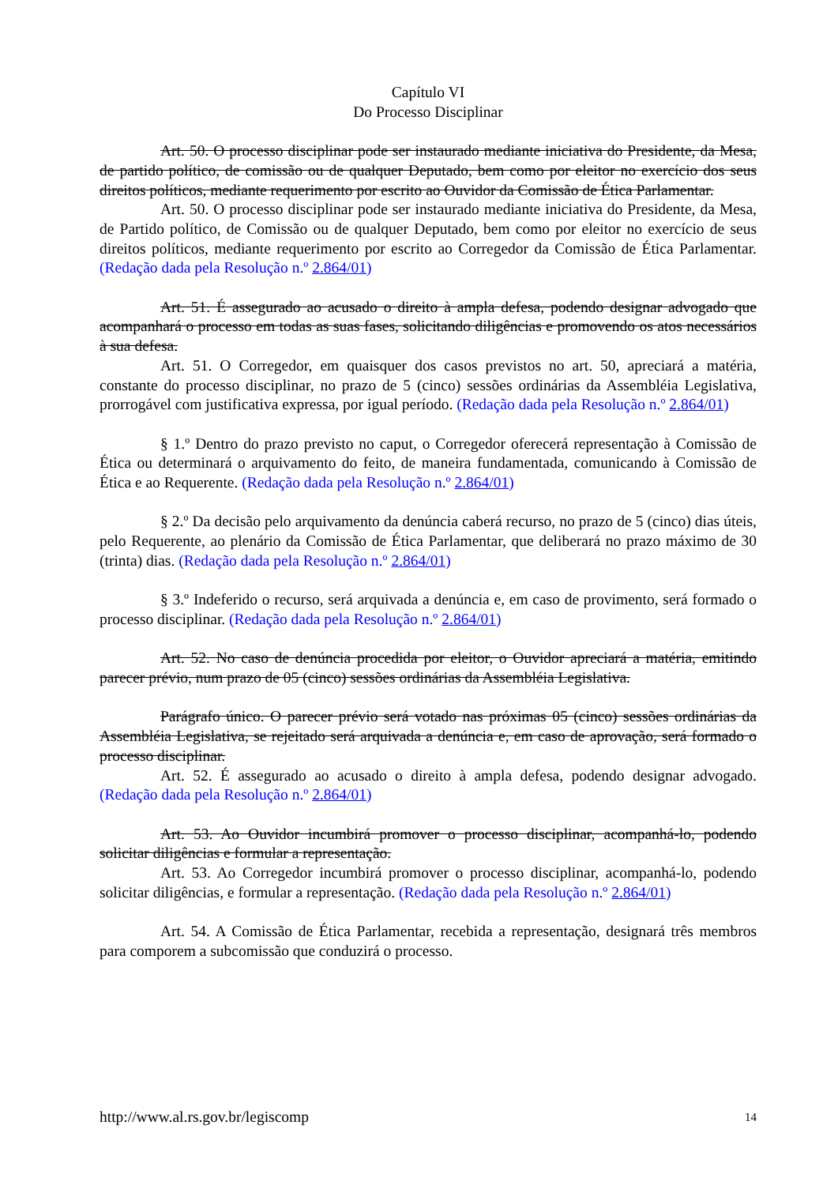Capítulo VI
Do Processo Disciplinar
Art. 50. O processo disciplinar pode ser instaurado mediante iniciativa do Presidente, da Mesa, de partido político, de comissão ou de qualquer Deputado, bem como por eleitor no exercício dos seus direitos políticos, mediante requerimento por escrito ao Ouvidor da Comissão de Ética Parlamentar.
Art. 50. O processo disciplinar pode ser instaurado mediante iniciativa do Presidente, da Mesa, de Partido político, de Comissão ou de qualquer Deputado, bem como por eleitor no exercício de seus direitos políticos, mediante requerimento por escrito ao Corregedor da Comissão de Ética Parlamentar. (Redação dada pela Resolução n.º 2.864/01)
Art. 51. É assegurado ao acusado o direito à ampla defesa, podendo designar advogado que acompanhará o processo em todas as suas fases, solicitando diligências e promovendo os atos necessários à sua defesa.
Art. 51. O Corregedor, em quaisquer dos casos previstos no art. 50, apreciará a matéria, constante do processo disciplinar, no prazo de 5 (cinco) sessões ordinárias da Assembléia Legislativa, prorrogável com justificativa expressa, por igual período. (Redação dada pela Resolução n.º 2.864/01)
§ 1.º Dentro do prazo previsto no caput, o Corregedor oferecerá representação à Comissão de Ética ou determinará o arquivamento do feito, de maneira fundamentada, comunicando à Comissão de Ética e ao Requerente. (Redação dada pela Resolução n.º 2.864/01)
§ 2.º Da decisão pelo arquivamento da denúncia caberá recurso, no prazo de 5 (cinco) dias úteis, pelo Requerente, ao plenário da Comissão de Ética Parlamentar, que deliberará no prazo máximo de 30 (trinta) dias. (Redação dada pela Resolução n.º 2.864/01)
§ 3.º Indeferido o recurso, será arquivada a denúncia e, em caso de provimento, será formado o processo disciplinar. (Redação dada pela Resolução n.º 2.864/01)
Art. 52. No caso de denúncia procedida por eleitor, o Ouvidor apreciará a matéria, emitindo parecer prévio, num prazo de 05 (cinco) sessões ordinárias da Assembléia Legislativa.
Parágrafo único. O parecer prévio será votado nas próximas 05 (cinco) sessões ordinárias da Assembléia Legislativa, se rejeitado será arquivada a denúncia e, em caso de aprovação, será formado o processo disciplinar.
Art. 52. É assegurado ao acusado o direito à ampla defesa, podendo designar advogado. (Redação dada pela Resolução n.º 2.864/01)
Art. 53. Ao Ouvidor incumbirá promover o processo disciplinar, acompanhá-lo, podendo solicitar diligências e formular a representação.
Art. 53. Ao Corregedor incumbirá promover o processo disciplinar, acompanhá-lo, podendo solicitar diligências, e formular a representação. (Redação dada pela Resolução n.º 2.864/01)
Art. 54. A Comissão de Ética Parlamentar, recebida a representação, designará três membros para comporem a subcomissão que conduzirá o processo.
http://www.al.rs.gov.br/legiscomp 14